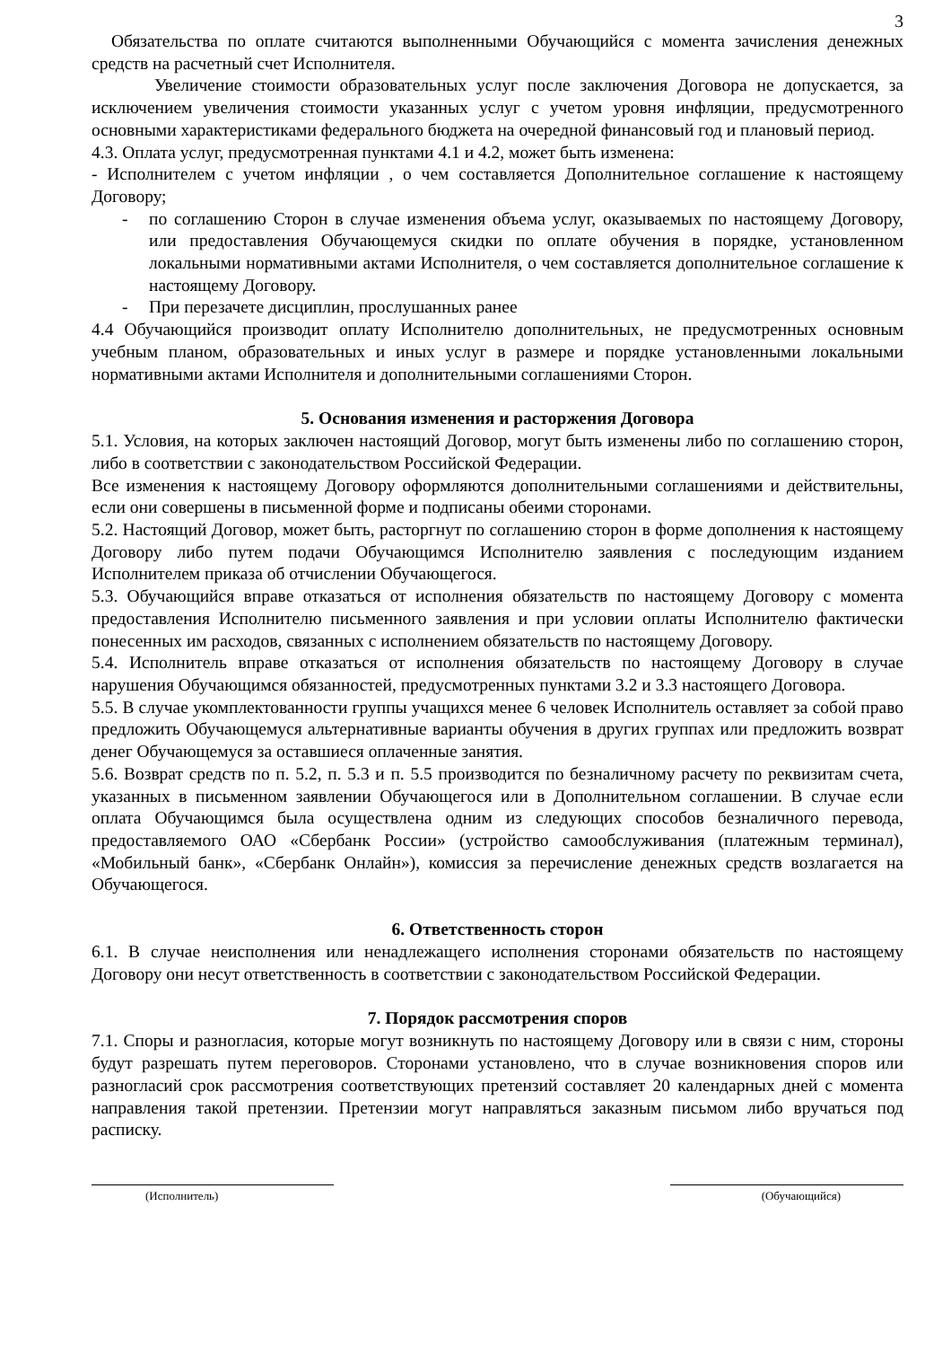3
Обязательства по оплате считаются выполненными Обучающийся с момента зачисления денежных средств на расчетный счет Исполнителя.
Увеличение стоимости образовательных услуг после заключения Договора не допускается, за исключением увеличения стоимости указанных услуг с учетом уровня инфляции, предусмотренного основными характеристиками федерального бюджета на очередной финансовый год и плановый период.
4.3. Оплата услуг, предусмотренная пунктами 4.1 и 4.2, может быть изменена:
- Исполнителем с учетом инфляции , о чем составляется Дополнительное соглашение к настоящему Договору;
- по соглашению Сторон в случае изменения объема услуг, оказываемых по настоящему Договору, или предоставления Обучающемуся скидки по оплате обучения в порядке, установленном локальными нормативными актами Исполнителя, о чем составляется дополнительное соглашение к настоящему Договору.
- При перезачете дисциплин, прослушанных ранее
4.4 Обучающийся производит оплату Исполнителю дополнительных, не предусмотренных основным учебным планом, образовательных и иных услуг в размере и порядке установленными локальными нормативными актами Исполнителя и дополнительными соглашениями Сторон.
5. Основания изменения и расторжения Договора
5.1. Условия, на которых заключен настоящий Договор, могут быть изменены либо по соглашению сторон, либо в соответствии с законодательством Российской Федерации.
Все изменения к настоящему Договору оформляются дополнительными соглашениями и действительны, если они совершены в письменной форме и подписаны обеими сторонами.
5.2. Настоящий Договор, может быть, расторгнут по соглашению сторон в форме дополнения к настоящему Договору либо путем подачи Обучающимся Исполнителю заявления с последующим изданием Исполнителем приказа об отчислении Обучающегося.
5.3. Обучающийся вправе отказаться от исполнения обязательств по настоящему Договору с момента предоставления Исполнителю письменного заявления и при условии оплаты Исполнителю фактически понесенных им расходов, связанных с исполнением обязательств по настоящему Договору.
5.4. Исполнитель вправе отказаться от исполнения обязательств по настоящему Договору в случае нарушения Обучающимся обязанностей, предусмотренных пунктами 3.2 и 3.3 настоящего Договора.
5.5. В случае укомплектованности группы учащихся менее 6 человек Исполнитель оставляет за собой право предложить Обучающемуся альтернативные варианты обучения в других группах или предложить возврат денег Обучающемуся за оставшиеся оплаченные занятия.
5.6. Возврат средств по п. 5.2, п. 5.3 и п. 5.5 производится по безналичному расчету по реквизитам счета, указанных в письменном заявлении Обучающегося или в Дополнительном соглашении. В случае если оплата Обучающимся была осуществлена одним из следующих способов безналичного перевода, предоставляемого ОАО «Сбербанк России» (устройство самообслуживания (платежным терминал), «Мобильный банк», «Сбербанк Онлайн»), комиссия за перечисление денежных средств возлагается на Обучающегося.
6. Ответственность сторон
6.1. В случае неисполнения или ненадлежащего исполнения сторонами обязательств по настоящему Договору они несут ответственность в соответствии с законодательством Российской Федерации.
7. Порядок рассмотрения споров
7.1. Споры и разногласия, которые могут возникнуть по настоящему Договору или в связи с ним, стороны будут разрешать путем переговоров. Сторонами установлено, что в случае возникновения споров или разногласий срок рассмотрения соответствующих претензий составляет 20 календарных дней с момента направления такой претензии. Претензии могут направляться заказным письмом либо вручаться под расписку.
(Исполнитель) (Обучающийся)